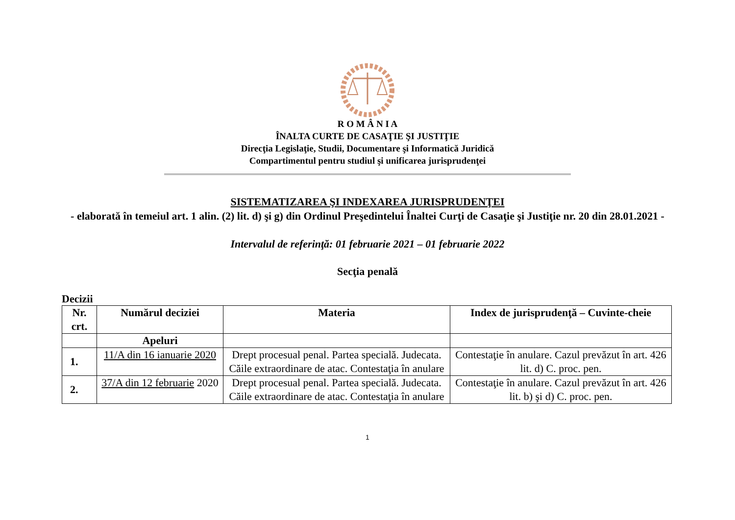R O M Â N I A
ÎNALTA CURTE DE CASAŢIE ŞI JUSTIŢIE
Direcţia Legislaţie, Studii, Documentare şi Informatică Juridică
Compartimentul pentru studiul şi unificarea jurisprudenţei
SISTEMATIZAREA ŞI INDEXAREA JURISPRUDENŢEI
- elaborată în temeiul art. 1 alin. (2) lit. d) şi g) din Ordinul Preşedintelui Înaltei Curţi de Casaţie şi Justiţie nr. 20 din 28.01.2021 -
Intervalul de referinţă: 01 februarie 2021 – 01 februarie 2022
Secţia penală
Decizii
| Nr. crt. | Numărul deciziei | Materia | Index de jurisprudenţă – Cuvinte-cheie |
| --- | --- | --- | --- |
| | Apeluri | | |
| 1. | 11/A din 16 ianuarie 2020 | Drept procesual penal. Partea specială. Judecata. Căile extraordinare de atac. Contestaţia în anulare | Contestaţie în anulare. Cazul prevăzut în art. 426 lit. d) C. proc. pen. |
| 2. | 37/A din 12 februarie 2020 | Drept procesual penal. Partea specială. Judecata. Căile extraordinare de atac. Contestaţia în anulare | Contestaţie în anulare. Cazul prevăzut în art. 426 lit. b) şi d) C. proc. pen. |
1